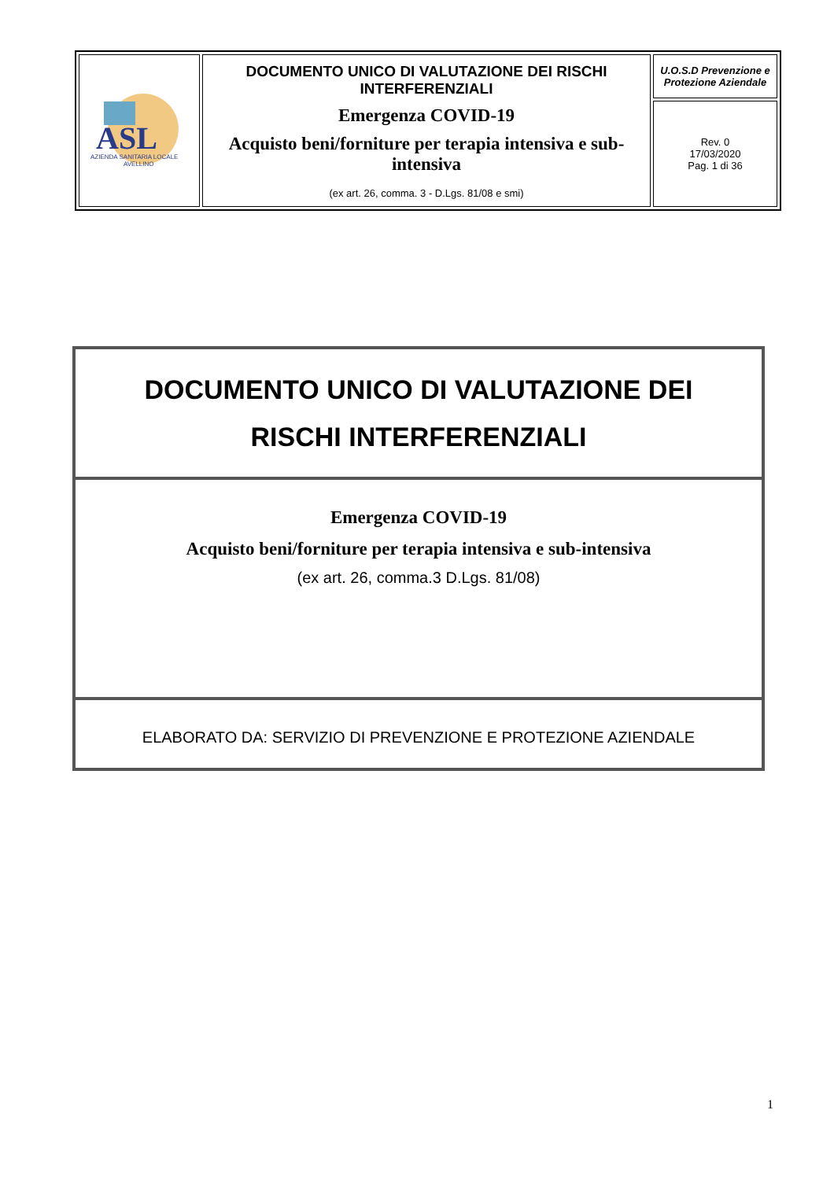| ASL AZIENDA SANITARIA LOCALE AVELLINO | DOCUMENTO UNICO DI VALUTAZIONE DEI RISCHI INTERFERENZIALI Emergenza COVID-19 Acquisto beni/forniture per terapia intensiva e sub-intensiva (ex art. 26, comma. 3 - D.Lgs. 81/08 e smi) | U.O.S.D Prevenzione e Protezione Aziendale |
| | | Rev. 0 17/03/2020 Pag. 1 di 36 |
| DOCUMENTO UNICO DI VALUTAZIONE DEI RISCHI INTERFERENZIALI |
| Emergenza COVID-19 Acquisto beni/forniture per terapia intensiva e sub-intensiva (ex art. 26, comma.3 D.Lgs. 81/08) |
| ELABORATO DA: SERVIZIO DI PREVENZIONE E PROTEZIONE AZIENDALE |
1